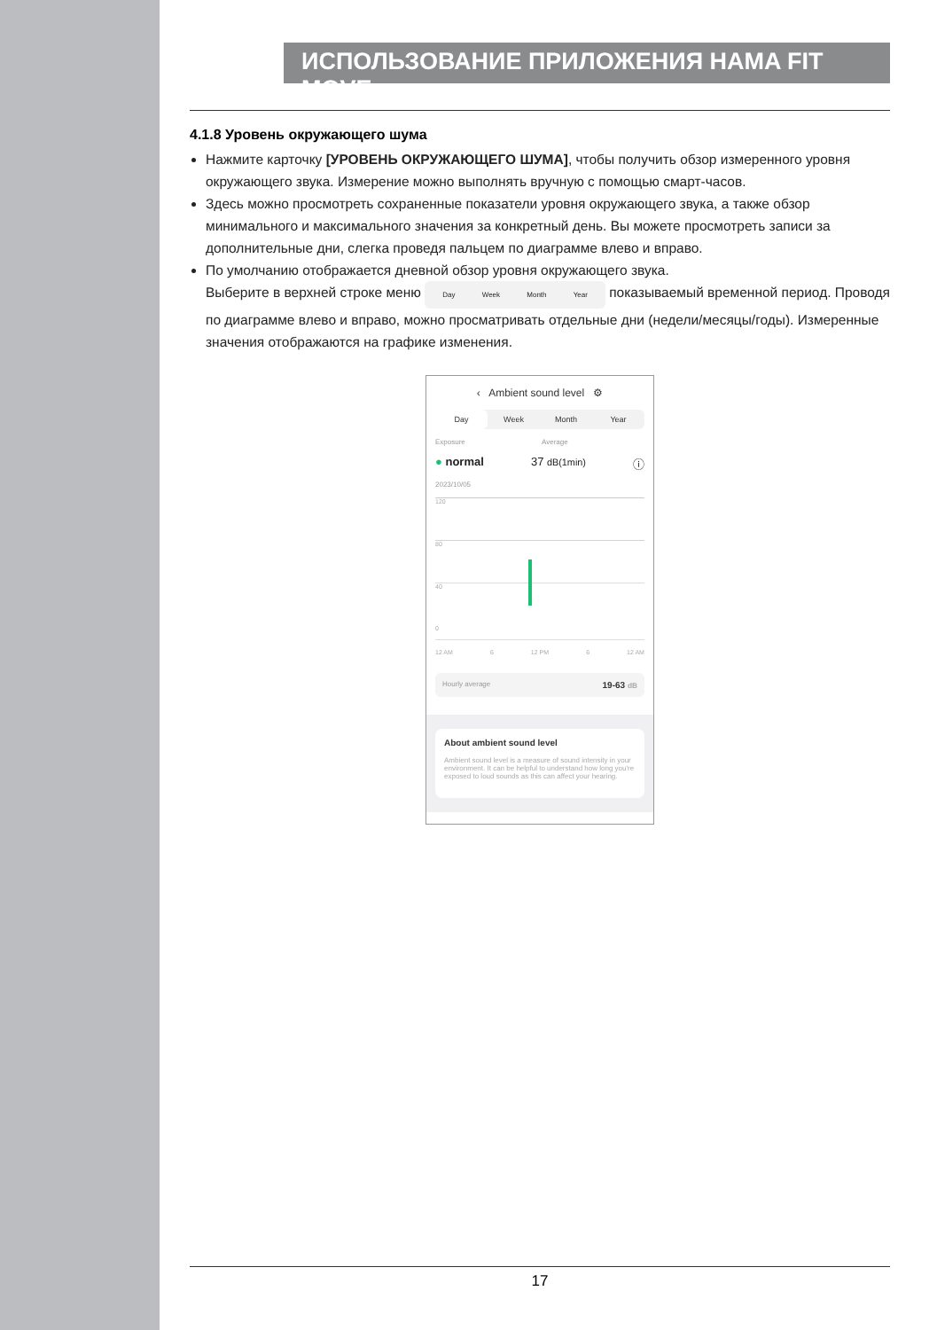ИСПОЛЬЗОВАНИЕ ПРИЛОЖЕНИЯ HAMA FIT MOVE
4.1.8 Уровень окружающего шума
Нажмите карточку [УРОВЕНЬ ОКРУЖАЮЩЕГО ШУМА], чтобы получить обзор измеренного уровня окружающего звука. Измерение можно выполнять вручную с помощью смарт-часов.
Здесь можно просмотреть сохраненные показатели уровня окружающего звука, а также обзор минимального и максимального значения за конкретный день. Вы можете просмотреть записи за дополнительные дни, слегка проведя пальцем по диаграмме влево и вправо.
По умолчанию отображается дневной обзор уровня окружающего звука.
Выберите в верхней строке меню Day Week Month Year показываемый временной период. Проводя по диаграмме влево и вправо, можно просматривать отдельные дни (недели/месяцы/годы). Измеренные значения отображаются на графике изменения.
‹ Ambient sound level ⚙
Day Week Month Year
Exposure Average
● normal 37 dB(1min) ⓘ
2023/10/05
120
80
40
0
12 AM 6 12 PM 6 12 AM
Hourly average 19-63 dB
About ambient sound level
Ambient sound level is a measure of sound intensity in your environment. It can be helpful to understand how long you're exposed to loud sounds as this can affect your hearing.
17